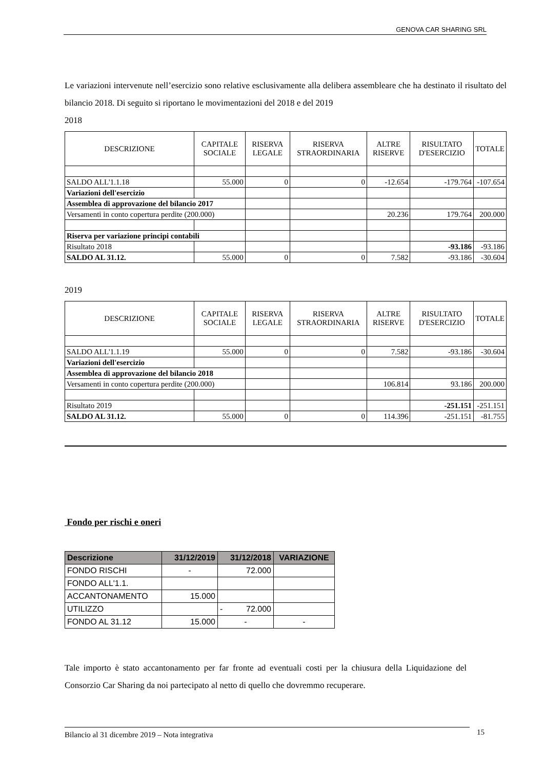GENOVA CAR SHARING SRL
Le variazioni intervenute nell’esercizio sono relative esclusivamente alla delibera assembleare che ha destinato il risultato del bilancio 2018. Di seguito si riportano le movimentazioni del 2018 e del 2019
2018
| DESCRIZIONE | CAPITALE SOCIALE | RISERVA LEGALE | RISERVA STRAORDINARIA | ALTRE RISERVE | RISULTATO D'ESERCIZIO | TOTALE |
| --- | --- | --- | --- | --- | --- | --- |
| SALDO ALL'1.1.18 | 55.000 | 0 | 0 | -12.654 | -179.764 | -107.654 |
| Variazioni dell'esercizio | | | | | | |
| Assemblea di approvazione del bilancio 2017 | | | | | | |
| Versamenti in conto copertura perdite (200.000) | | | | 20.236 | 179.764 | 200.000 |
| Riserva per variazione principi contabili | | | | | | |
| Risultato 2018 | | | | | -93.186 | -93.186 |
| SALDO AL 31.12. | 55.000 | 0 | 0 | 7.582 | -93.186 | -30.604 |
2019
| DESCRIZIONE | CAPITALE SOCIALE | RISERVA LEGALE | RISERVA STRAORDINARIA | ALTRE RISERVE | RISULTATO D'ESERCIZIO | TOTALE |
| --- | --- | --- | --- | --- | --- | --- |
| SALDO ALL'1.1.19 | 55.000 | 0 | 0 | 7.582 | -93.186 | -30.604 |
| Variazioni dell'esercizio | | | | | | |
| Assemblea di approvazione del bilancio 2018 | | | | | | |
| Versamenti in conto copertura perdite (200.000) | | | | 106.814 | 93.186 | 200.000 |
| Risultato 2019 | | | | | -251.151 | -251.151 |
| SALDO AL 31.12. | 55.000 | 0 | 0 | 114.396 | -251.151 | -81.755 |
Fondo per rischi e oneri
| Descrizione | 31/12/2019 | 31/12/2018 | VARIAZIONE |
| --- | --- | --- | --- |
| FONDO RISCHI | - | 72.000 | |
| FONDO ALL'1.1. | | | |
| ACCANTONAMENTO | 15.000 | | |
| UTILIZZO | | - 72.000 | |
| FONDO AL 31.12 | 15.000 | - | - |
Tale importo è stato accantonamento per far fronte ad eventuali costi per la chiusura della Liquidazione del Consorzio Car Sharing da noi partecipato al netto di quello che dovremmo recuperare.
Bilancio al 31 dicembre 2019 – Nota integrativa 15